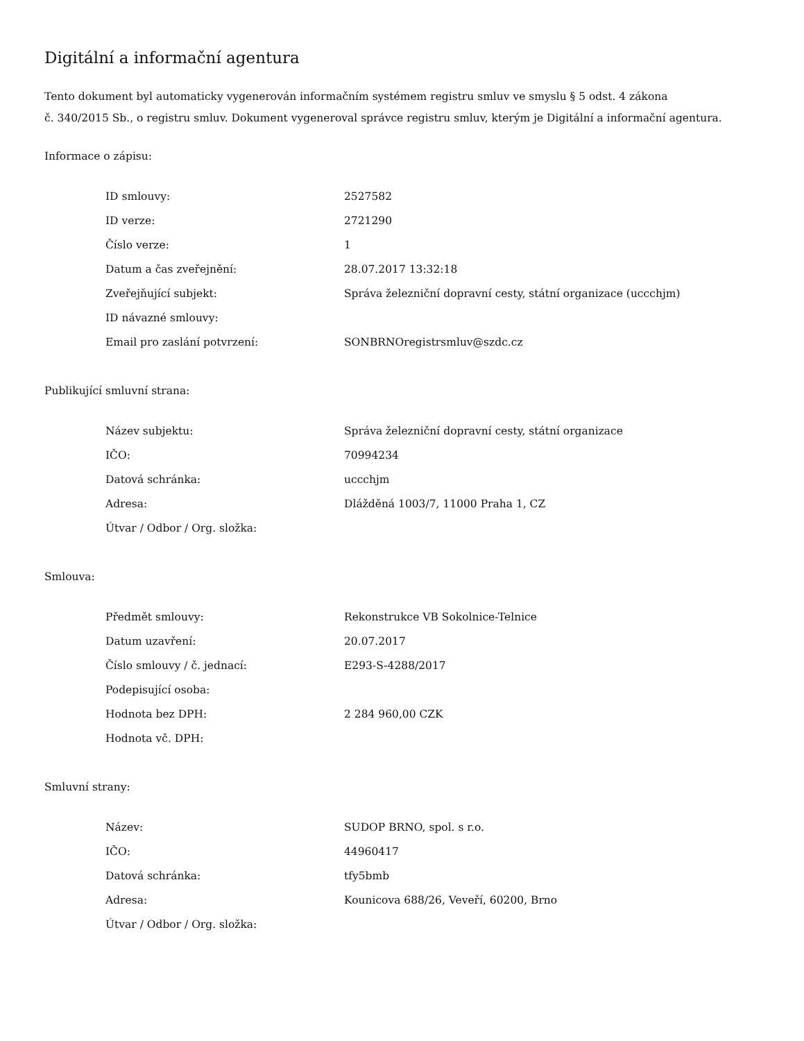Digitální a informační agentura
Tento dokument byl automaticky vygenerován informačním systémem registru smluv ve smyslu § 5 odst. 4 zákona
č. 340/2015 Sb., o registru smluv. Dokument vygeneroval správce registru smluv, kterým je Digitální a informační agentura.
Informace o zápisu:
| ID smlouvy: | 2527582 |
| ID verze: | 2721290 |
| Číslo verze: | 1 |
| Datum a čas zveřejnění: | 28.07.2017 13:32:18 |
| Zveřejňující subjekt: | Správa železniční dopravní cesty, státní organizace (uccchjm) |
| ID návazné smlouvy: | |
| Email pro zaslání potvrzení: | SONBRNOregistrsmluv@szdc.cz |
Publikující smluvní strana:
| Název subjektu: | Správa železniční dopravní cesty, státní organizace |
| IČO: | 70994234 |
| Datová schránka: | uccchjm |
| Adresa: | Dlážděná 1003/7, 11000 Praha 1, CZ |
| Útvar / Odbor / Org. složka: | |
Smlouva:
| Předmět smlouvy: | Rekonstrukce VB Sokolnice-Telnice |
| Datum uzavření: | 20.07.2017 |
| Číslo smlouvy / č. jednací: | E293-S-4288/2017 |
| Podepisující osoba: | |
| Hodnota bez DPH: | 2 284 960,00 CZK |
| Hodnota vč. DPH: | |
Smluvní strany:
| Název: | SUDOP BRNO, spol. s r.o. |
| IČO: | 44960417 |
| Datová schránka: | tfy5bmb |
| Adresa: | Kounicova 688/26, Veveří, 60200, Brno |
| Útvar / Odbor / Org. složka: | |